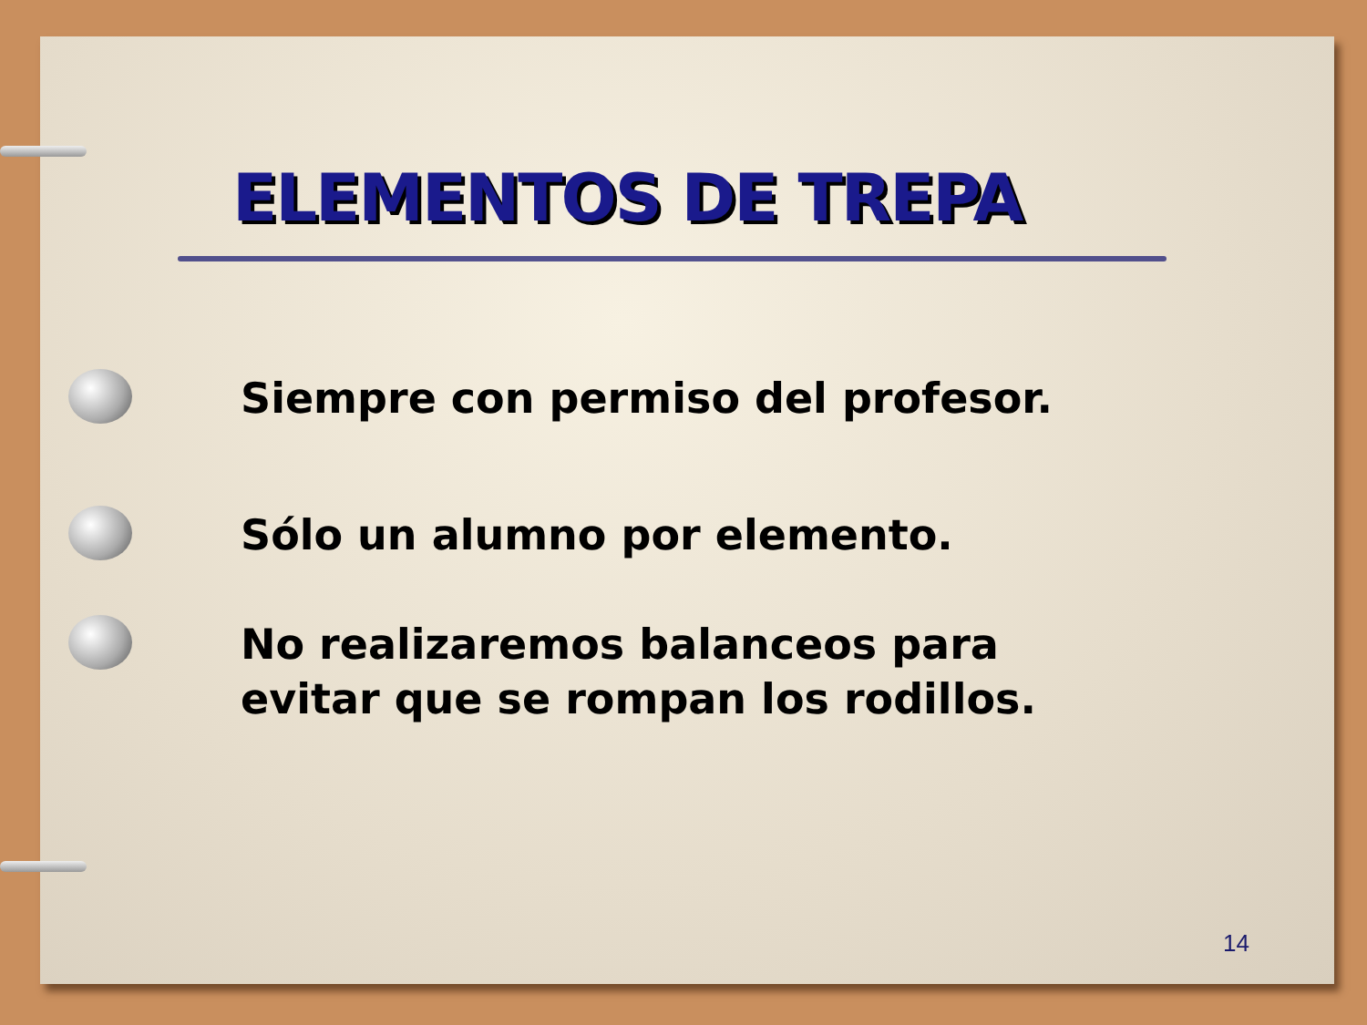ELEMENTOS DE TREPA
Siempre con permiso del profesor.
Sólo un alumno por elemento.
No realizaremos balanceos para
evitar que se rompan los rodillos.
14